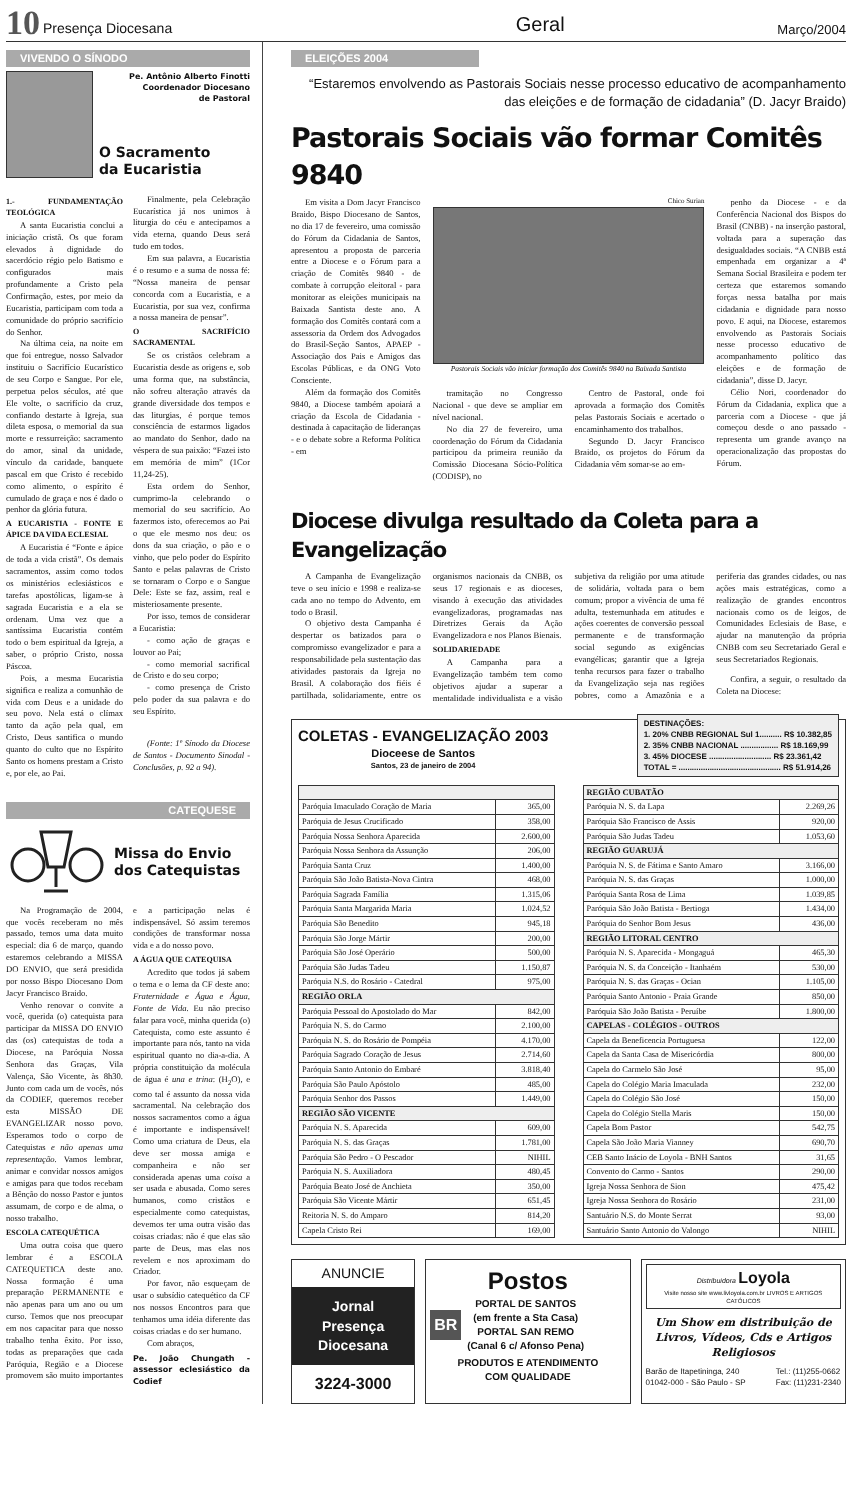10 Presença Diocesana Geral Março/2004
VIVENDO O SÍNODO
Pe. Antônio Alberto Finotti
Coordenador Diocesano
de Pastoral
O Sacramento
da Eucaristia
1.- FUNDAMENTAÇÃO TEOLÓGICA
A santa Eucaristia conclui a iniciação cristã. Os que foram elevados à dignidade do sacerdócio régio pelo Batismo e configurados mais profundamente a Cristo pela Confirmação, estes, por meio da Eucaristia, participam com toda a comunidade do próprio sacrifício do Senhor.
Na última ceia, na noite em que foi entregue, nosso Salvador instituiu o Sacrifício Eucarístico de seu Corpo e Sangue. Por ele, perpetua pelos séculos, até que Ele volte, o sacrifício da cruz, confiando destarte à Igreja, sua dileta esposa, o memorial da sua morte e ressurreição: sacramento do amor, sinal da unidade, vínculo da caridade, banquete pascal em que Cristo é recebido como alimento, o espírito é cumulado de graça e nos é dado o penhor da glória futura.
A EUCARISTIA - FONTE E ÁPICE DA VIDA ECLESIAL
A Eucaristia é “Fonte e ápice de toda a vida cristã”. Os demais sacramentos, assim como todos os ministérios eclesiásticos e tarefas apostólicas, ligam-se à sagrada Eucaristia e a ela se ordenam. Uma vez que a santíssima Eucaristia contém todo o bem espiritual da Igreja, a saber, o próprio Cristo, nossa Páscoa.
Pois, a mesma Eucaristia significa e realiza a comunhão de vida com Deus e a unidade do seu povo. Nela está o clímax tanto da ação pela qual, em Cristo, Deus santifica o mundo quanto do culto que no Espírito Santo os homens prestam a Cristo e, por ele, ao Pai.
Finalmente, pela Celebração Eucarística já nos unimos à liturgia do céu e antecipamos a vida eterna, quando Deus será tudo em todos.
Em sua palavra, a Eucaristia é o resumo e a suma de nossa fé: “Nossa maneira de pensar concorda com a Eucaristia, e a Eucaristia, por sua vez, confirma a nossa maneira de pensar”.
O SACRIFÍCIO SACRAMENTAL
Se os cristãos celebram a Eucaristia desde as origens e, sob uma forma que, na substância, não sofreu alteração através da grande diversidade dos tempos e das liturgias, é porque temos consciência de estarmos ligados ao mandato do Senhor, dado na véspera de sua paixão: “Fazei isto em memória de mim” (1Cor 11,24-25).
Esta ordem do Senhor, cumprimo-la celebrando o memorial do seu sacrifício. Ao fazermos isto, oferecemos ao Pai o que ele mesmo nos deu: os dons da sua criação, o pão e o vinho, que pelo poder do Espírito Santo e pelas palavras de Cristo se tornaram o Corpo e o Sangue Dele: Este se faz, assim, real e misteriosamente presente.
Por isso, temos de considerar a Eucaristia:
- como ação de graças e louvor ao Pai;
- como memorial sacrifical de Cristo e do seu corpo;
- como presença de Cristo pelo poder da sua palavra e do seu Espírito.
(Fonte: 1º Sínodo da Diocese de Santos - Documento Sinodal - Conclusões, p. 92 a 94).
CATEQUESE
Missa do Envio
dos Catequistas
Na Programação de 2004, que vocês receberam no mês passado, temos uma data muito especial: dia 6 de março, quando estaremos celebrando a MISSA DO ENVIO, que será presidida por nosso Bispo Diocesano Dom Jacyr Francisco Braido.
Venho renovar o convite a você, querida (o) catequista para participar da MISSA DO ENVIO das (os) catequistas de toda a Diocese, na Paróquia Nossa Senhora das Graças, Vila Valença, São Vicente, às 8h30. Junto com cada um de vocês, nós da CODIEF, queremos receber esta MISSÃO DE EVANGELIZAR nosso povo. Esperamos todo o corpo de Catequistas e não apenas uma representação. Vamos lembrar, animar e convidar nossos amigos e amigas para que todos recebam a Bênção do nosso Pastor e juntos assumam, de corpo e de alma, o nosso trabalho.
ESCOLA CATEQUÉTICA
Uma outra coisa que quero lembrar é a ESCOLA CATEQUETICA deste ano. Nossa formação é uma preparação PERMANENTE e não apenas para um ano ou um curso. Temos que nos preocupar em nos capacitar para que nosso trabalho tenha êxito. Por isso, todas as preparações que cada Paróquia, Região e a Diocese promovem são muito importantes e a participação nelas é indispensável. Só assim teremos condições de transformar nossa vida e a do nosso povo.
A ÁGUA QUE CATEQUISA
Acredito que todos já sabem o tema e o lema da CF deste ano: Fraternidade e Água e Água, Fonte de Vida. Eu não preciso falar para você, minha querida (o) Catequista, como este assunto é importante para nós, tanto na vida espiritual quanto no dia-a-dia. A própria constituição da molécula de água é una e trina: (H<sub>2</sub>O), e como tal é assunto da nossa vida sacramental. Na celebração dos nossos sacramentos como a água é importante e indispensável! Como uma criatura de Deus, ela deve ser mossa amiga e companheira e não ser considerada apenas uma coisa a ser usada e abusada. Como seres humanos, como cristãos e especialmente como catequistas, devemos ter uma outra visão das coisas criadas: não é que elas são parte de Deus, mas elas nos revelem e nos aproximam do Criador.
Por favor, não esqueçam de usar o subsídio catequético da CF nos nossos Encontros para que tenhamos uma idéia diferente das coisas criadas e do ser humano.
Com abraços,
Pe. João Chungath - assessor eclesiástico da Codief
ELEIÇÕES 2004
“Estaremos envolvendo as Pastorais Sociais nesse processo educativo de acompanhamento das eleições e de formação de cidadania” (D. Jacyr Braido)
Pastorais Sociais vão formar Comitês 9840
Em visita a Dom Jacyr Francisco Braido, Bispo Diocesano de Santos, no dia 17 de fevereiro, uma comissão do Fórum da Cidadania de Santos, apresentou a proposta de parceria entre a Diocese e o Fórum para a criação de Comitês 9840 - de combate à corrupção eleitoral - para monitorar as eleições municipais na Baixada Santista deste ano. A formação dos Comitês contará com a assessoria da Ordem dos Advogados do Brasil-Seção Santos, APAEP - Associação dos Pais e Amigos das Escolas Públicas, e da ONG Voto Consciente.
Além da formação dos Comitês 9840, a Diocese também apoiará a criação da Escola de Cidadania - destinada à capacitação de lideranças - e o debate sobre a Reforma Política - em
Chico Surian
Pastorais Sociais vão iniciar formação dos Comitês 9840 na Baixada Santista
tramitação no Congresso Nacional - que deve se ampliar em nível nacional.
No dia 27 de fevereiro, uma coordenação do Fórum da Cidadania participou da primeira reunião da Comissão Diocesana Sócio-Política (CODISP), no
Centro de Pastoral, onde foi aprovada a formação dos Comitês pelas Pastorais Sociais e acertado o encaminhamento dos trabalhos.
Segundo D. Jacyr Francisco Braido, os projetos do Fórum da Cidadania vêm somar-se ao em-
penho da Diocese - e da Conferência Nacional dos Bispos do Brasil (CNBB) - na inserção pastoral, voltada para a superação das desigualdades sociais. “A CNBB está empenhada em organizar a 4ª Semana Social Brasileira e podem ter certeza que estaremos somando forças nessa batalha por mais cidadania e dignidade para nosso povo. E aqui, na Diocese, estaremos envolvendo as Pastorais Sociais nesse processo educativo de acompanhamento político das eleições e de formação de cidadania”, disse D. Jacyr.
Célio Nori, coordenador do Fórum da Cidadania, explica que a parceria com a Diocese - que já começou desde o ano passado - representa um grande avanço na operacionalização das propostas do Fórum.
Diocese divulga resultado da Coleta para a Evangelização
A Campanha de Evangelização teve o seu início e 1998 e realiza-se cada ano no tempo do Advento, em todo o Brasil.
O objetivo desta Campanha é despertar os batizados para o compromisso evangelizador e para a responsabilidade pela sustentação das atividades pastorais da Igreja no Brasil. A colaboração dos fiéis é partilhada, solidariamente, entre os organismos nacionais da CNBB, os seus 17 regionais e as dioceses, visando à execução das atividades evangelizadoras, programadas nas Diretrizes Gerais da Ação Evangelizadora e nos Planos Bienais.
SOLIDARIEDADE
A Campanha para a Evangelização também tem como objetivos ajudar a superar a mentalidade individualista e a visão subjetiva da religião por uma atitude de solidária, voltada para o bem comum; propor a vivência de uma fé adulta, testemunhada em atitudes e ações coerentes de conversão pessoal permanente e de transformação social segundo as exigências evangélicas; garantir que a Igreja tenha recursos para fazer o trabalho da Evangelização seja nas regiões pobres, como a Amazônia e a periferia das grandes cidades, ou nas ações mais estratégicas, como a realização de grandes encontros nacionais como os de leigos, de Comunidades Eclesiais de Base, e ajudar na manutenção da própria CNBB com seu Secretariado Geral e seus Secretariados Regionais.
Confira, a seguir, o resultado da Coleta na Diocese:
COLETAS - EVANGELIZAÇÃO 2003
Dioceese de Santos
Santos, 23 de janeiro de 2004
DESTINAÇÕES:
1. 20% CNBB REGIONAL Sul 1.......... R$ 10.382,85
2. 35% CNBB NACIONAL ................. R$ 18.169,99
3. 45% DIOCESE ............................ R$ 23.361,42
TOTAL = .............................................. R$ 51.914,26
| Paróquia Imaculado Coração de Maria | 365,00 |
| Paróquia de Jesus Crucificado | 358,00 |
| Paróquia Nossa Senhora Aparecida | 2.600,00 |
| Paróquia Nossa Senhora da Assunção | 206,00 |
| Paróquia Santa Cruz | 1.400,00 |
| Paróquia São João Batista-Nova Cintra | 468,00 |
| Paróquia Sagrada Família | 1.315,06 |
| Paróquia Santa Margarida Maria | 1.024,52 |
| Paróquia São Benedito | 945,18 |
| Paróquia São Jorge Mártir | 200,00 |
| Paróquia São José Operário | 500,00 |
| Paróquia São Judas Tadeu | 1.150,87 |
| Paróquia N.S. do Rosário - Catedral | 975,00 |
| REGIÃO ORLA | |
| Paróquia Pessoal do Apostolado do Mar | 842,00 |
| Paróquia N. S. do Carmo | 2.100,00 |
| Paróquia N. S. do Rosário de Pompéia | 4.170,00 |
| Paróquia Sagrado Coração de Jesus | 2.714,60 |
| Paróquia Santo Antonio do Embaré | 3.818,40 |
| Paróquia São Paulo Apóstolo | 485,00 |
| Paróquia Senhor dos Passos | 1.449,00 |
| REGIÃO SÃO VICENTE | |
| Paróquia N. S. Aparecida | 609,00 |
| Paróquia N. S. das Graças | 1.781,00 |
| Paróquia São Pedro - O Pescador | NIHIL |
| Paróquia N. S. Auxiliadora | 480,45 |
| Paróquia Beato José de Anchieta | 350,00 |
| Paróquia São Vicente Mártir | 651,45 |
| Reitoria N. S. do Amparo | 814,20 |
| Capela Cristo Rei | 169,00 |
| REGIÃO CUBATÃO | |
| Paróquia N. S. da Lapa | 2.269,26 |
| Paróquia São Francisco de Assis | 920,00 |
| Paróquia São Judas Tadeu | 1.053,60 |
| REGIÃO GUARUJÁ | |
| Paróquia N. S. de Fátima e Santo Amaro | 3.166,00 |
| Paróquia N. S. das Graças | 1.000,00 |
| Paróquia Santa Rosa de Lima | 1.039,85 |
| Paróquia São João Batista - Bertioga | 1.434,00 |
| Paróquia do Senhor Bom Jesus | 436,00 |
| REGIÃO LITORAL CENTRO | |
| Paróquia N. S. Aparecida - Mongaguá | 465,30 |
| Paróquia N. S. da Conceição - Itanhaém | 530,00 |
| Paróquia N. S. das Graças - Ocian | 1.105,00 |
| Paróquia Santo Antonio - Praia Grande | 850,00 |
| Paróquia São João Batista - Peruíbe | 1.800,00 |
| CAPELAS - COLÉGIOS - OUTROS | |
| Capela da Beneficencia Portuguesa | 122,00 |
| Capela da Santa Casa de Misericórdia | 800,00 |
| Capela do Carmelo São José | 95,00 |
| Capela do Colégio Maria Imaculada | 232,00 |
| Capela do Colégio São José | 150,00 |
| Capela do Colégio Stella Maris | 150,00 |
| Capela Bom Pastor | 542,75 |
| Capela São João Maria Vianney | 690,70 |
| CEB Santo Inácio de Loyola - BNH Santos | 31,65 |
| Convento do Carmo - Santos | 290,00 |
| Igreja Nossa Senhora de Sion | 475,42 |
| Igreja Nossa Senhora do Rosário | 231,00 |
| Santuário N.S. do Monte Serrat | 93,00 |
| Santuário Santo Antonio do Valongo | NIHIL |
ANUNCIE
Jornal
Presença
Diocesana
3224-3000
Postos
BR
PORTAL DE SANTOS
(em frente a Sta Casa)
PORTAL SAN REMO
(Canal 6 c/ Afonso Pena)
PRODUTOS E ATENDIMENTO
COM QUALIDADE
Distribuidora Loyola
Visite nosso site www.livloyola.com.br LIVROS E ARTIGOS CATÓLICOS
Um Show em distribuição de Livros, Vídeos, Cds e Artigos Religiosos
Barão de Itapetininga, 240
01042-000 - São Paulo - SP Tel.: (11)255-0662
Fax: (11)231-2340